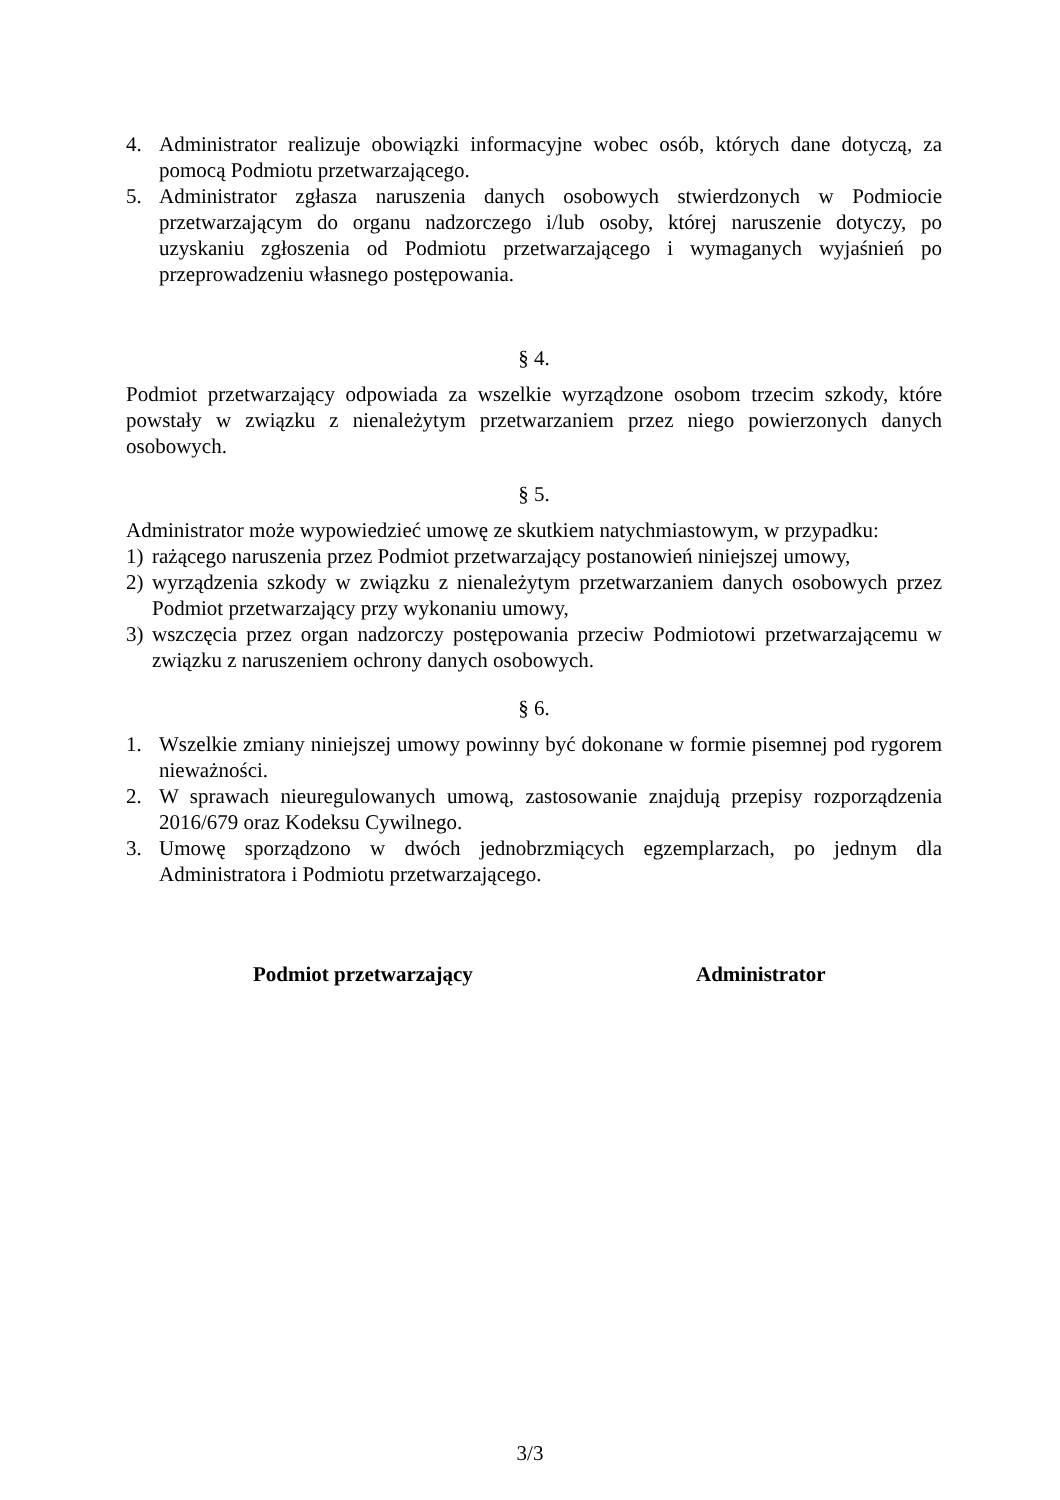4. Administrator realizuje obowiązki informacyjne wobec osób, których dane dotyczą, za pomocą Podmiotu przetwarzającego.
5. Administrator zgłasza naruszenia danych osobowych stwierdzonych w Podmiocie przetwarzającym do organu nadzorczego i/lub osoby, której naruszenie dotyczy, po uzyskaniu zgłoszenia od Podmiotu przetwarzającego i wymaganych wyjaśnień po przeprowadzeniu własnego postępowania.
§ 4.
Podmiot przetwarzający odpowiada za wszelkie wyrządzone osobom trzecim szkody, które powstały w związku z nienależytym przetwarzaniem przez niego powierzonych danych osobowych.
§ 5.
Administrator może wypowiedzieć umowę ze skutkiem natychmiastowym, w przypadku:
1) rażącego naruszenia przez Podmiot przetwarzający postanowień niniejszej umowy,
2) wyrządzenia szkody w związku z nienależytym przetwarzaniem danych osobowych przez Podmiot przetwarzający przy wykonaniu umowy,
3) wszczęcia przez organ nadzorczy postępowania przeciw Podmiotowi przetwarzającemu w związku z naruszeniem ochrony danych osobowych.
§ 6.
1. Wszelkie zmiany niniejszej umowy powinny być dokonane w formie pisemnej pod rygorem nieważności.
2. W sprawach nieuregulowanych umową, zastosowanie znajdują przepisy rozporządzenia 2016/679 oraz Kodeksu Cywilnego.
3. Umowę sporządzono w dwóch jednobrzmiących egzemplarzach, po jednym dla Administratora i Podmiotu przetwarzającego.
Podmiot przetwarzający Administrator
3/3